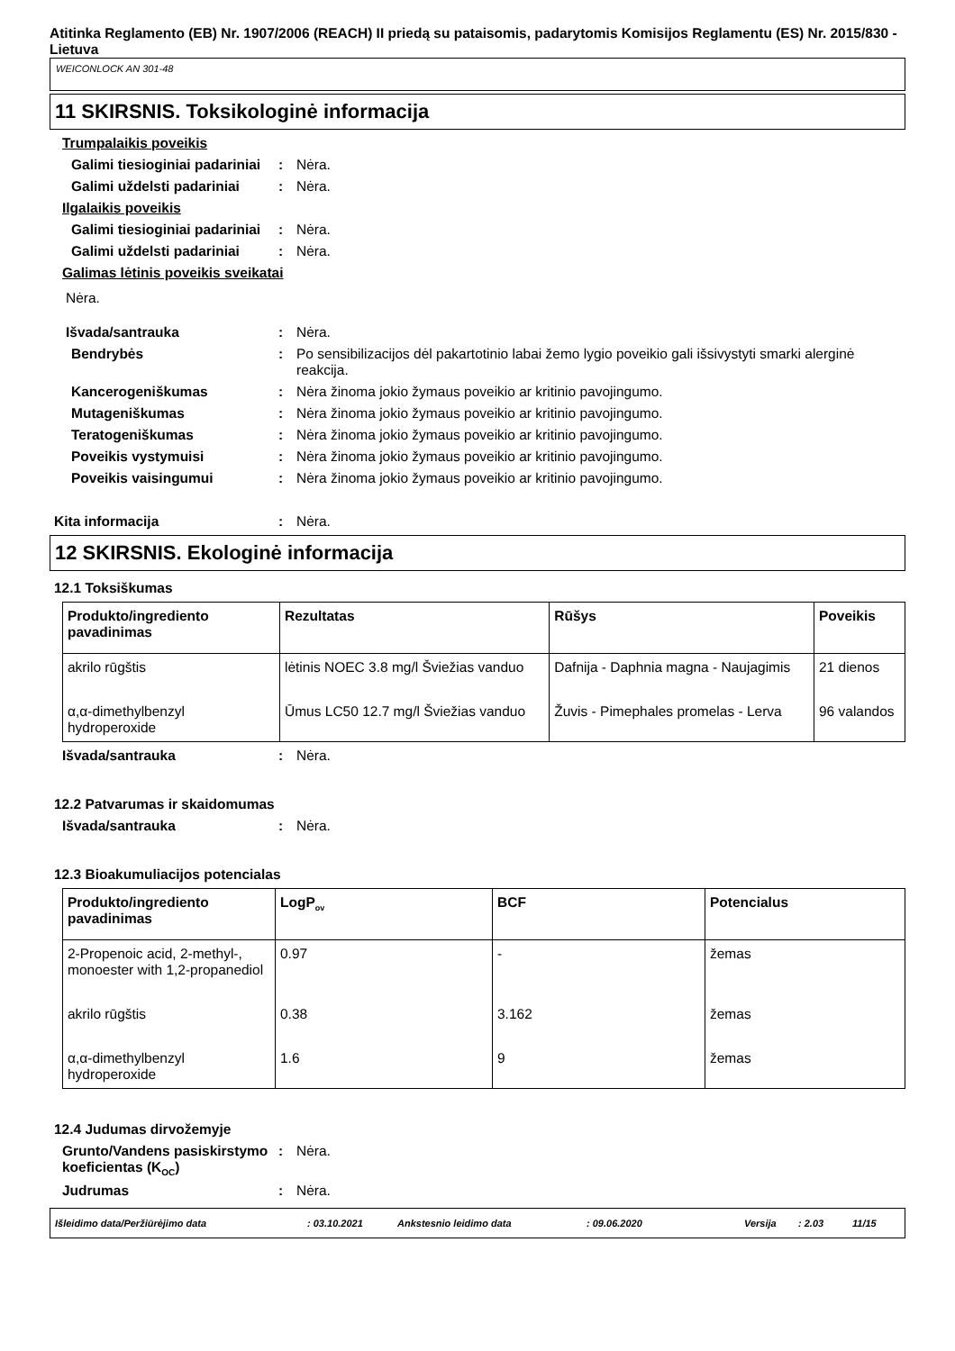Atitinka Reglamento (EB) Nr. 1907/2006 (REACH) II priedą su pataisomis, padarytomis Komisijos Reglamentu (ES) Nr. 2015/830 - Lietuva
WEICONLOCK AN 301-48
11 SKIRSNIS. Toksikologinė informacija
Trumpalaikis poveikis
Galimi tiesioginiai padariniai
: Nėra.
Galimi uždelsti padariniai
: Nėra.
Ilgalaikis poveikis
Galimi tiesioginiai padariniai
: Nėra.
Galimi uždelsti padariniai
: Nėra.
Galimas lėtinis poveikis sveikatai
Nėra.
Išvada/santrauka : Nėra.
Bendrybės : Po sensibilizacijos dėl pakartotinio labai žemo lygio poveikio gali išsivystyti smarki alerginė reakcija.
Kancerogeniškumas : Nėra žinoma jokio žymaus poveikio ar kritinio pavojingumo.
Mutageniškumas : Nėra žinoma jokio žymaus poveikio ar kritinio pavojingumo.
Teratogeniškumas : Nėra žinoma jokio žymaus poveikio ar kritinio pavojingumo.
Poveikis vystymuisi : Nėra žinoma jokio žymaus poveikio ar kritinio pavojingumo.
Poveikis vaisingumui : Nėra žinoma jokio žymaus poveikio ar kritinio pavojingumo.
Kita informacija : Nėra.
12 SKIRSNIS. Ekologinė informacija
12.1 Toksiškumas
| Produkto/ingrediento pavadinimas | Rezultatas | Rūšys | Poveikis |
| --- | --- | --- | --- |
| akrilo rūgštis | lėtinis NOEC 3.8 mg/l Šviežias vanduo | Dafnija - Daphnia magna - Naujagimis | 21 dienos |
| α,α-dimethylbenzyl hydroperoxide | Ūmus LC50 12.7 mg/l Šviežias vanduo | Žuvis - Pimephales promelas - Lerva | 96 valandos |
Išvada/santrauka : Nėra.
12.2 Patvarumas ir skaidomumas
Išvada/santrauka : Nėra.
12.3 Bioakumuliacijos potencialas
| Produkto/ingrediento pavadinimas | LogP<sub>ov</sub> | BCF | Potencialus |
| --- | --- | --- | --- |
| 2-Propenoic acid, 2-methyl-, monoester with 1,2-propanediol | 0.97 | - | žemas |
| akrilo rūgštis | 0.38 | 3.162 | žemas |
| α,α-dimethylbenzyl hydroperoxide | 1.6 | 9 | žemas |
12.4 Judumas dirvožemyje
Grunto/Vandens pasiskirstymo koeficientas (K<sub>OC</sub>)
: Nėra.
Judrumas : Nėra.
Išleidimo data/Peržiūrėjimo data: 03.10.2021 Ankstesnio leidimo data: 09.06.2020 Versija: 2.03 11/15